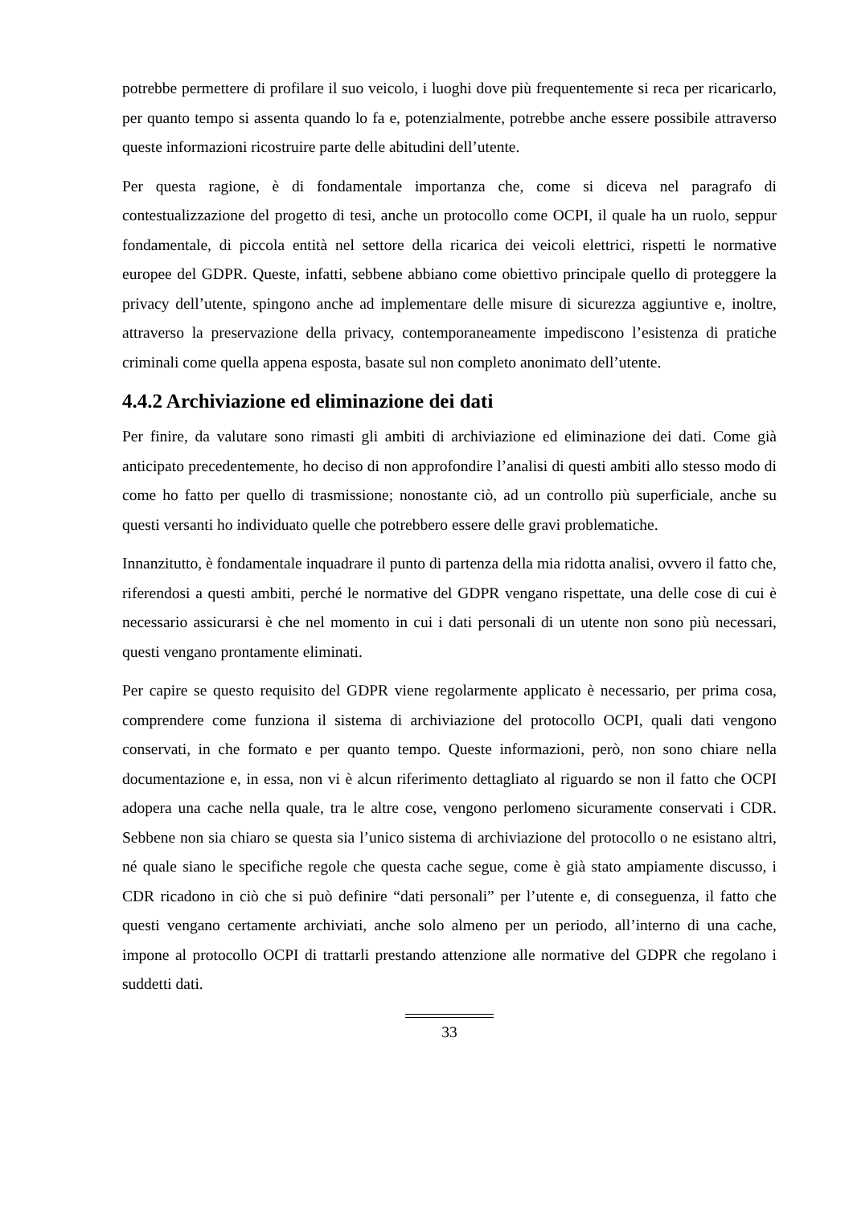potrebbe permettere di profilare il suo veicolo, i luoghi dove più frequentemente si reca per ricaricarlo, per quanto tempo si assenta quando lo fa e, potenzialmente, potrebbe anche essere possibile attraverso queste informazioni ricostruire parte delle abitudini dell’utente.
Per questa ragione, è di fondamentale importanza che, come si diceva nel paragrafo di contestualizzazione del progetto di tesi, anche un protocollo come OCPI, il quale ha un ruolo, seppur fondamentale, di piccola entità nel settore della ricarica dei veicoli elettrici, rispetti le normative europee del GDPR. Queste, infatti, sebbene abbiano come obiettivo principale quello di proteggere la privacy dell’utente, spingono anche ad implementare delle misure di sicurezza aggiuntive e, inoltre, attraverso la preservazione della privacy, contemporaneamente impediscono l’esistenza di pratiche criminali come quella appena esposta, basate sul non completo anonimato dell’utente.
4.4.2 Archiviazione ed eliminazione dei dati
Per finire, da valutare sono rimasti gli ambiti di archiviazione ed eliminazione dei dati. Come già anticipato precedentemente, ho deciso di non approfondire l’analisi di questi ambiti allo stesso modo di come ho fatto per quello di trasmissione; nonostante ciò, ad un controllo più superficiale, anche su questi versanti ho individuato quelle che potrebbero essere delle gravi problematiche.
Innanzitutto, è fondamentale inquadrare il punto di partenza della mia ridotta analisi, ovvero il fatto che, riferendosi a questi ambiti, perché le normative del GDPR vengano rispettate, una delle cose di cui è necessario assicurarsi è che nel momento in cui i dati personali di un utente non sono più necessari, questi vengano prontamente eliminati.
Per capire se questo requisito del GDPR viene regolarmente applicato è necessario, per prima cosa, comprendere come funziona il sistema di archiviazione del protocollo OCPI, quali dati vengono conservati, in che formato e per quanto tempo. Queste informazioni, però, non sono chiare nella documentazione e, in essa, non vi è alcun riferimento dettagliato al riguardo se non il fatto che OCPI adopera una cache nella quale, tra le altre cose, vengono perlomeno sicuramente conservati i CDR. Sebbene non sia chiaro se questa sia l’unico sistema di archiviazione del protocollo o ne esistano altri, né quale siano le specifiche regole che questa cache segue, come è già stato ampiamente discusso, i CDR ricadono in ciò che si può definire “dati personali” per l’utente e, di conseguenza, il fatto che questi vengano certamente archiviati, anche solo almeno per un periodo, all’interno di una cache, impone al protocollo OCPI di trattarli prestando attenzione alle normative del GDPR che regolano i suddetti dati.
33